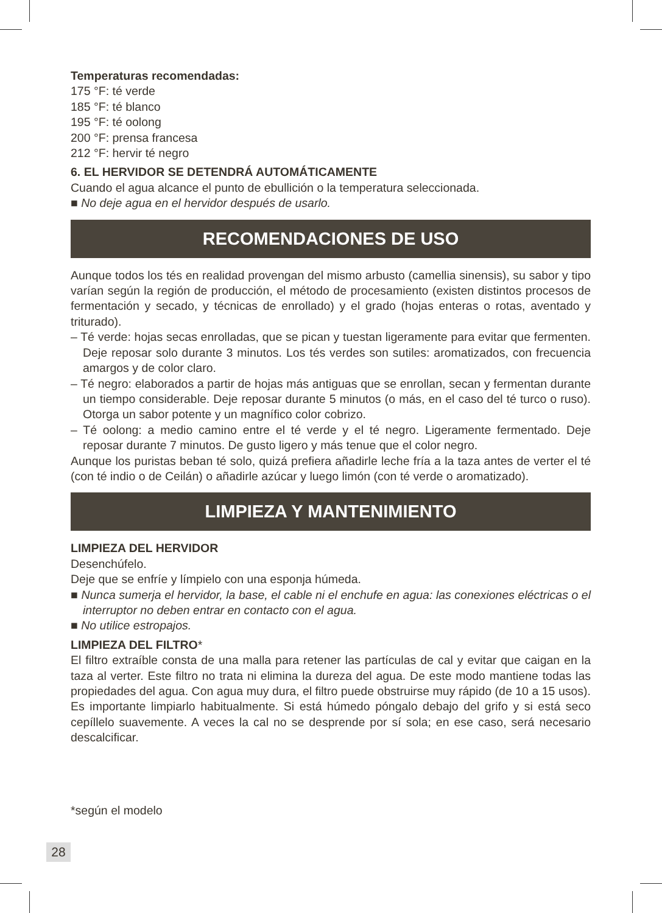Temperaturas recomendadas:
175 °F: té verde
185 °F: té blanco
195 °F: té oolong
200 °F: prensa francesa
212 °F: hervir té negro
6. EL HERVIDOR SE DETENDRÁ AUTOMÁTICAMENTE
Cuando el agua alcance el punto de ebullición o la temperatura seleccionada.
■ No deje agua en el hervidor después de usarlo.
RECOMENDACIONES DE USO
Aunque todos los tés en realidad provengan del mismo arbusto (camellia sinensis), su sabor y tipo varían según la región de producción, el método de procesamiento (existen distintos procesos de fermentación y secado, y técnicas de enrollado) y el grado (hojas enteras o rotas, aventado y triturado).
– Té verde: hojas secas enrolladas, que se pican y tuestan ligeramente para evitar que fermenten. Deje reposar solo durante 3 minutos. Los tés verdes son sutiles: aromatizados, con frecuencia amargos y de color claro.
– Té negro: elaborados a partir de hojas más antiguas que se enrollan, secan y fermentan durante un tiempo considerable. Deje reposar durante 5 minutos (o más, en el caso del té turco o ruso). Otorga un sabor potente y un magnífico color cobrizo.
– Té oolong: a medio camino entre el té verde y el té negro. Ligeramente fermentado. Deje reposar durante 7 minutos. De gusto ligero y más tenue que el color negro.
Aunque los puristas beban té solo, quizá prefiera añadirle leche fría a la taza antes de verter el té (con té indio o de Ceilán) o añadirle azúcar y luego limón (con té verde o aromatizado).
LIMPIEZA Y MANTENIMIENTO
LIMPIEZA DEL HERVIDOR
Desenchúfelo.
Deje que se enfríe y límpielo con una esponja húmeda.
■ Nunca sumerja el hervidor, la base, el cable ni el enchufe en agua: las conexiones eléctricas o el interruptor no deben entrar en contacto con el agua.
■ No utilice estropajos.
LIMPIEZA DEL FILTRO*
El filtro extraíble consta de una malla para retener las partículas de cal y evitar que caigan en la taza al verter. Este filtro no trata ni elimina la dureza del agua. De este modo mantiene todas las propiedades del agua. Con agua muy dura, el filtro puede obstruirse muy rápido (de 10 a 15 usos). Es importante limpiarlo habitualmente. Si está húmedo póngalo debajo del grifo y si está seco cepíllelo suavemente. A veces la cal no se desprende por sí sola; en ese caso, será necesario descalcificar.
*según el modelo
28